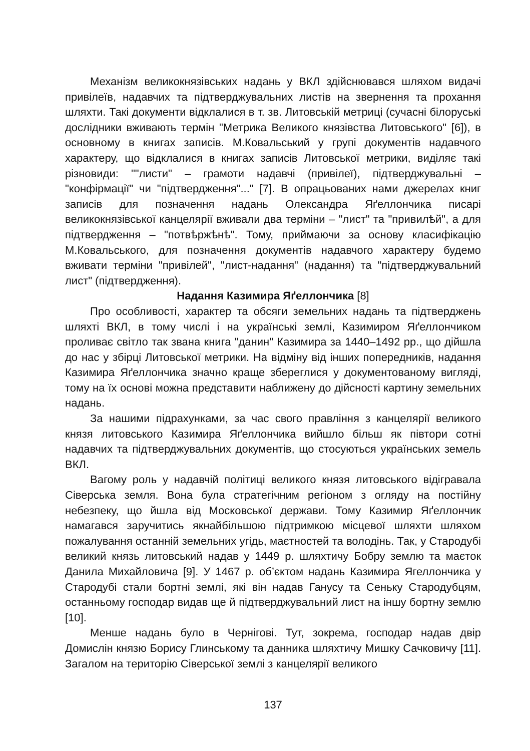Механізм великокнязівських надань у ВКЛ здійснювався шляхом видачі привілеїв, надавчих та підтверджувальних листів на звернення та прохання шляхти. Такі документи відклалися в т. зв. Литовській метриці (сучасні білоруські дослідники вживають термін "Метрика Великого князівства Литовського" [6]), в основному в книгах записів. М.Ковальський у групі документів надавчого характеру, що відклалися в книгах записів Литовської метрики, виділяє такі різновиди: ""листи" – грамоти надавчі (привілеї), підтверджувальні – "конфірмації" чи "підтвердження"..." [7]. В опрацьованих нами джерелах книг записів для позначення надань Олександра Яґеллончика писарі великокнязівської канцелярії вживали два терміни – "лист" та "привилѣй", а для підтвердження – "потвѣржѣнѣ". Тому, приймаючи за основу класифікацію М.Ковальського, для позначення документів надавчого характеру будемо вживати терміни "привілей", "лист-надання" (надання) та "підтверджувальний лист" (підтвердження).
Надання Казимира Яґеллончика [8]
Про особливості, характер та обсяги земельних надань та підтверджень шляхті ВКЛ, в тому числі і на українські землі, Казимиром Яґеллончиком проливає світло так звана книга "данин" Казимира за 1440–1492 рр., що дійшла до нас у збірці Литовської метрики. На відміну від інших попередників, надання Казимира Яґеллончика значно краще збереглися у документованому вигляді, тому на їх основі можна представити наближену до дійсності картину земельних надань.
За нашими підрахунками, за час свого правління з канцелярії великого князя литовського Казимира Яґеллончика вийшло більш як півтори сотні надавчих та підтверджувальних документів, що стосуються українських земель ВКЛ.
Вагому роль у надавчій політиці великого князя литовського відігравала Сіверська земля. Вона була стратегічним регіоном з огляду на постійну небезпеку, що йшла від Московської держави. Тому Казимир Яґеллончик намагався заручитись якнайбільшою підтримкою місцевої шляхти шляхом пожалування останній земельних угідь, маєтностей та володінь. Так, у Стародубі великий князь литовський надав у 1449 р. шляхтичу Бобру землю та маєток Данила Михайловича [9]. У 1467 р. об’єктом надань Казимира Ягеллончика у Стародубі стали бортні землі, які він надав Ганусу та Сеньку Стародубцям, останньому господар видав ще й підтверджувальний лист на іншу бортну землю [10].
Менше надань було в Чернігові. Тут, зокрема, господар надав двір Домислін князю Борису Глинському та данника шляхтичу Мишку Сачковичу [11]. Загалом на територію Сіверської землі з канцелярії великого
137